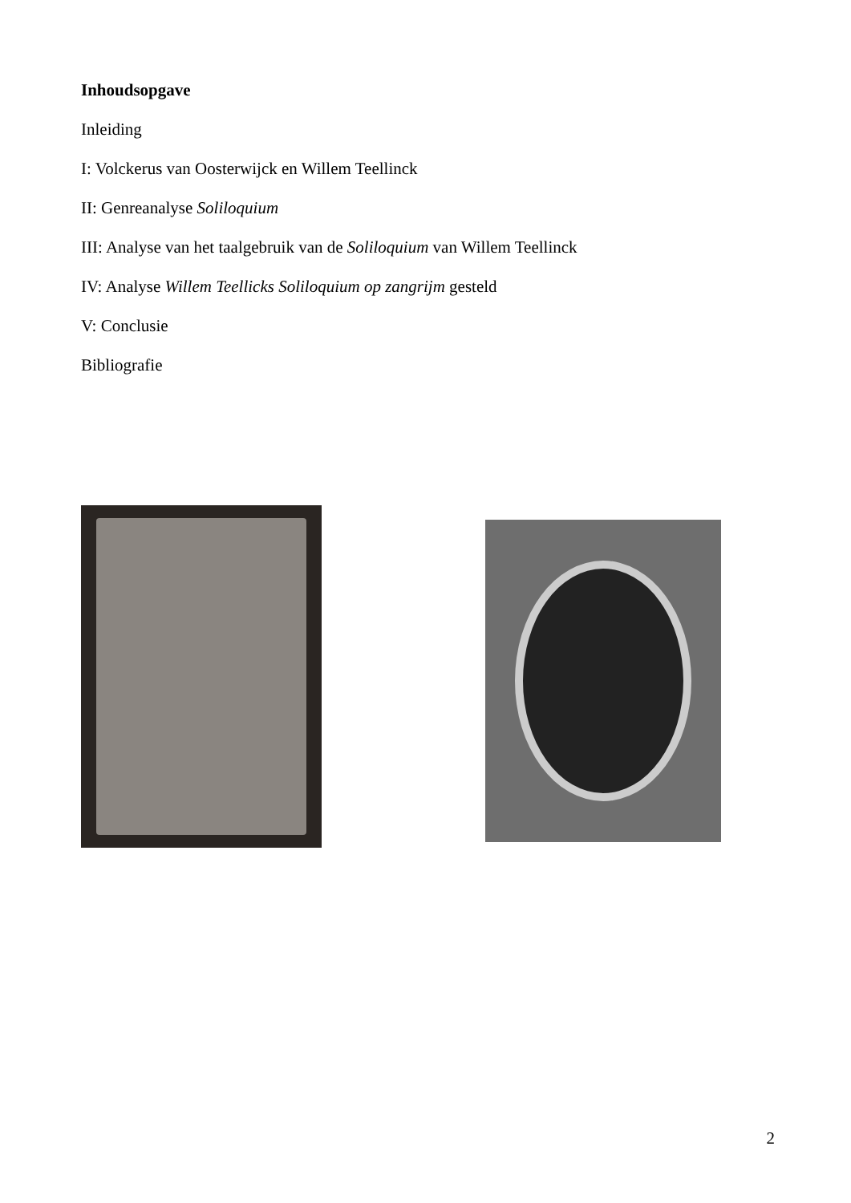Inhoudsopgave
Inleiding
I: Volckerus van Oosterwijck en Willem Teellinck
II: Genreanalyse Soliloquium
III: Analyse van het taalgebruik van de Soliloquium van Willem Teellinck
IV: Analyse Willem Teellicks Soliloquium op zangrijm gesteld
V: Conclusie
Bibliografie
2